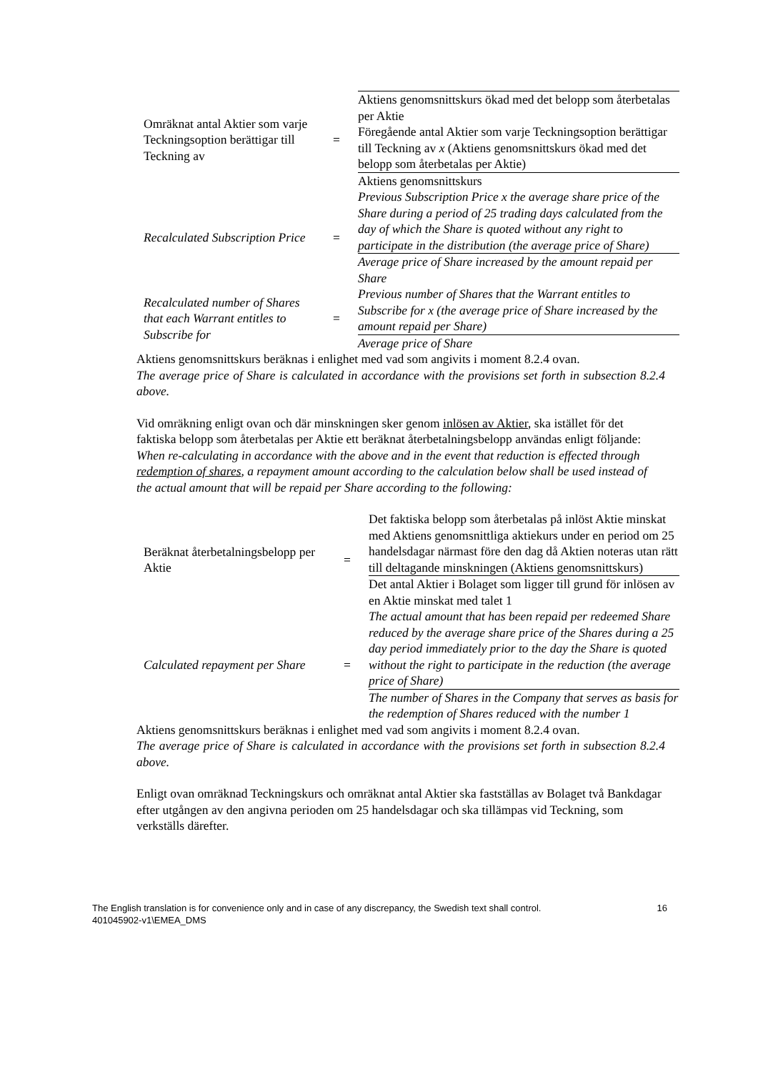| Omräknat antal Aktier som varje Teckningsoption berättigar till Teckning av | = | Aktiens genomsnittskurs ökad med det belopp som återbetalas per Aktie Föregående antal Aktier som varje Teckningsoption berättigar till Teckning av x (Aktiens genomsnittskurs ökad med det belopp som återbetalas per Aktie) Aktiens genomsnittskurs |
| Recalculated Subscription Price | = | Previous Subscription Price x the average share price of the Share during a period of 25 trading days calculated from the day of which the Share is quoted without any right to participate in the distribution (the average price of Share) Average price of Share increased by the amount repaid per Share |
| Recalculated number of Shares that each Warrant entitles to Subscribe for | = | Previous number of Shares that the Warrant entitles to Subscribe for x (the average price of Share increased by the amount repaid per Share) Average price of Share |
Aktiens genomsnittskurs beräknas i enlighet med vad som angivits i moment 8.2.4 ovan.
The average price of Share is calculated in accordance with the provisions set forth in subsection 8.2.4 above.
Vid omräkning enligt ovan och där minskningen sker genom inlösen av Aktier, ska istället för det faktiska belopp som återbetalas per Aktie ett beräknat återbetalningsbelopp användas enligt följande:
When re-calculating in accordance with the above and in the event that reduction is effected through redemption of shares, a repayment amount according to the calculation below shall be used instead of the actual amount that will be repaid per Share according to the following:
| Beräknat återbetalningsbelopp per Aktie | = | Det faktiska belopp som återbetalas på inlöst Aktie minskat med Aktiens genomsnittliga aktiekurs under en period om 25 handelsdagar närmast före den dag då Aktien noteras utan rätt till deltagande minskningen (Aktiens genomsnittskurs) Det antal Aktier i Bolaget som ligger till grund för inlösen av en Aktie minskat med talet 1 |
| Calculated repayment per Share | = | The actual amount that has been repaid per redeemed Share reduced by the average share price of the Shares during a 25 day period immediately prior to the day the Share is quoted without the right to participate in the reduction (the average price of Share) The number of Shares in the Company that serves as basis for the redemption of Shares reduced with the number 1 |
Aktiens genomsnittskurs beräknas i enlighet med vad som angivits i moment 8.2.4 ovan.
The average price of Share is calculated in accordance with the provisions set forth in subsection 8.2.4 above.
Enligt ovan omräknad Teckningskurs och omräknat antal Aktier ska fastställas av Bolaget två Bankdagar efter utgången av den angivna perioden om 25 handelsdagar och ska tillämpas vid Teckning, som verkställs därefter.
The English translation is for convenience only and in case of any discrepancy, the Swedish text shall control.
401045902-v1\EMEA_DMS 16